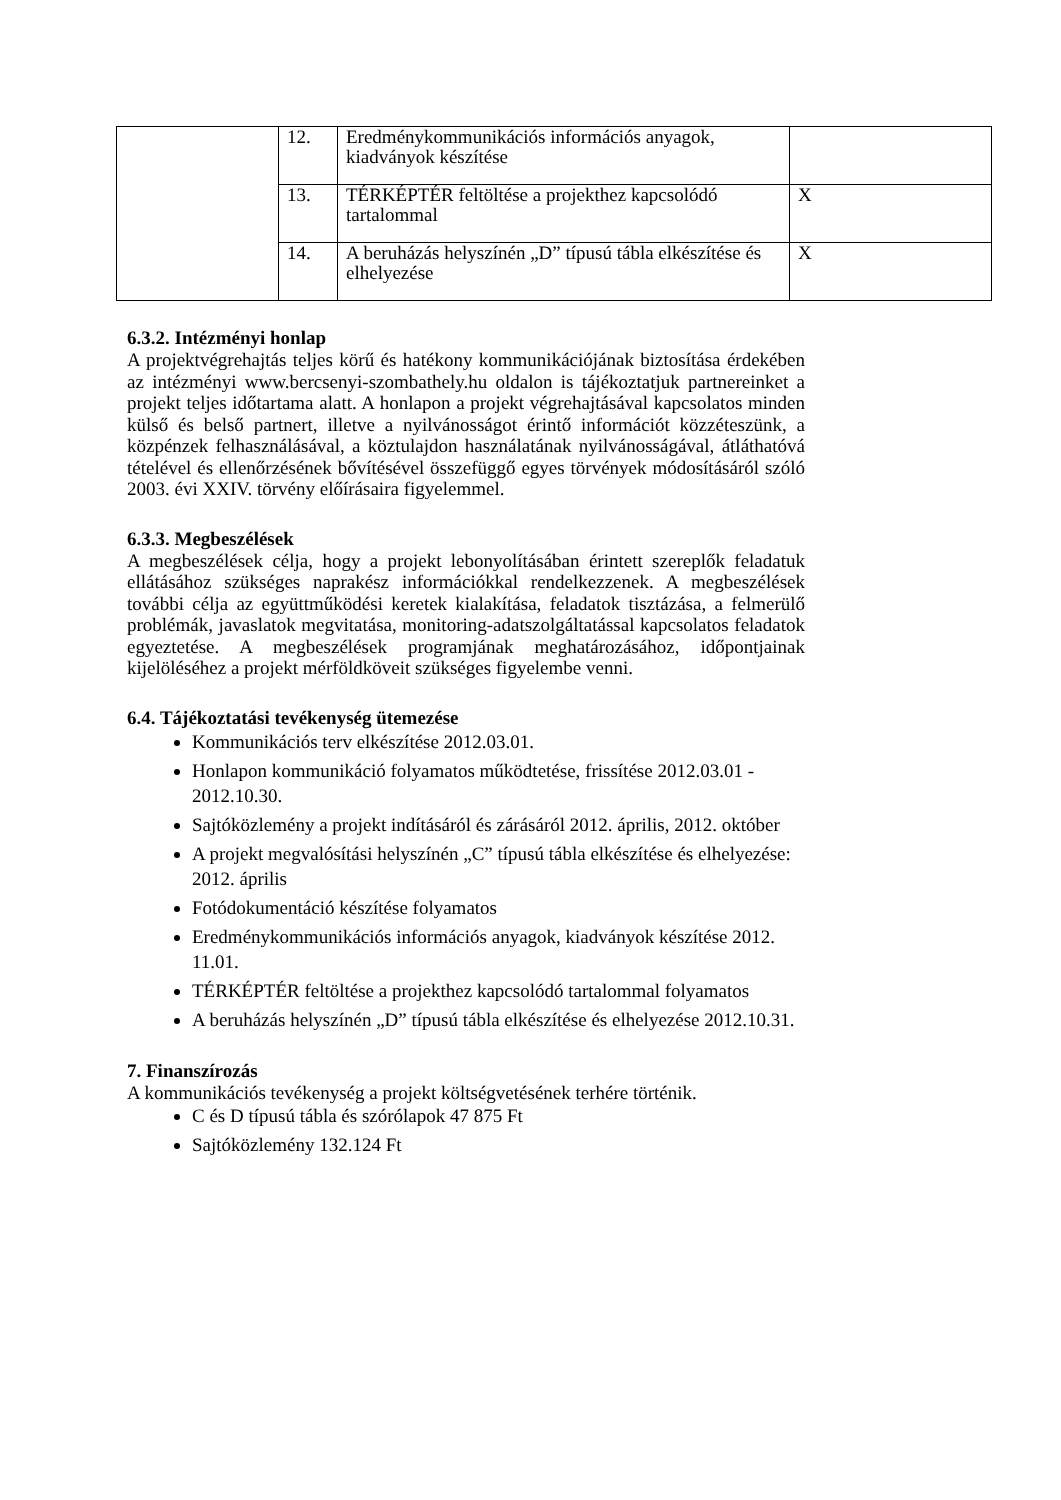| | 12. | Eredménykommunikációs információs anyagok, kiadványok készítése | |
| | 13. | TÉRKÉPTÉR feltöltése a projekthez kapcsolódó tartalommal | X |
| | 14. | A beruházás helyszínén „D” típusú tábla elkészítése és elhelyezése | X |
6.3.2. Intézményi honlap
A projektvégrehajtás teljes körű és hatékony kommunikációjának biztosítása érdekében az intézményi www.bercsenyi-szombathely.hu oldalon is tájékoztatjuk partnereinket a projekt teljes időtartama alatt. A honlapon a projekt végrehajtásával kapcsolatos minden külső és belső partnert, illetve a nyilvánosságot érintő információt közzéteszünk, a közpénzek felhasználásával, a köztulajdon használatának nyilvánosságával, átláthatóvá tételével és ellenőrzésének bővítésével összefüggő egyes törvények módosításáról szóló 2003. évi XXIV. törvény előírásaira figyelemmel.
6.3.3. Megbeszélések
A megbeszélések célja, hogy a projekt lebonyolításában érintett szereplők feladatuk ellátásához szükséges naprakész információkkal rendelkezzenek. A megbeszélések további célja az együttműködési keretek kialakítása, feladatok tisztázása, a felmerülő problémák, javaslatok megvitatása, monitoring-adatszolgáltatással kapcsolatos feladatok egyeztetése. A megbeszélések programjának meghatározásához, időpontjainak kijelöléséhez a projekt mérföldköveit szükséges figyelembe venni.
6.4. Tájékoztatási tevékenység ütemezése
Kommunikációs terv elkészítése 2012.03.01.
Honlapon kommunikáció folyamatos működtetése, frissítése 2012.03.01 - 2012.10.30.
Sajtóközlemény a projekt indításáról és zárásáról 2012. április, 2012. október
A projekt megvalósítási helyszínén „C” típusú tábla elkészítése és elhelyezése: 2012. április
Fotódokumentáció készítése folyamatos
Eredménykommunikációs információs anyagok, kiadványok készítése 2012. 11.01.
TÉRKÉPTÉR feltöltése a projekthez kapcsolódó tartalommal folyamatos
A beruházás helyszínén „D” típusú tábla elkészítése és elhelyezése 2012.10.31.
7. Finanszírozás
A kommunikációs tevékenység a projekt költségvetésének terhére történik.
C és D típusú tábla és szórólapok 47 875 Ft
Sajtóközlemény 132.124 Ft